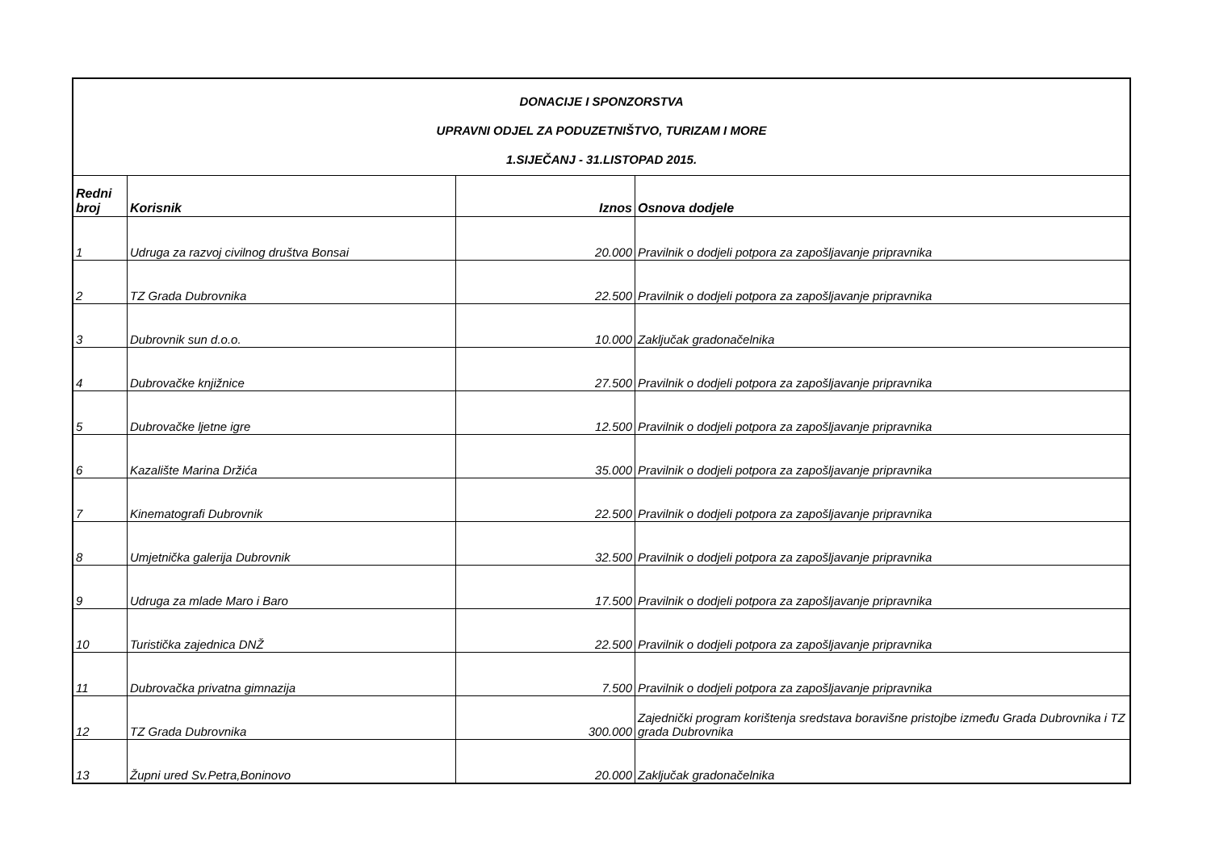| DONACIJE I SPONZORSTVA UPRAVNI ODJEL ZA PODUZETNIŠTVO, TURIZAM I MORE 1.SIJEČANJ - 31.LISTOPAD 2015. | | | |
| Redni broj | Korisnik | Iznos | Osnova dodjele |
| 1 | Udruga za razvoj civilnog društva Bonsai | 20.000 | Pravilnik o dodjeli potpora za zapošljavanje pripravnika |
| 2 | TZ Grada Dubrovnika | 22.500 | Pravilnik o dodjeli potpora za zapošljavanje pripravnika |
| 3 | Dubrovnik sun d.o.o. | 10.000 | Zaključak gradonačelnika |
| 4 | Dubrovačke knjižnice | 27.500 | Pravilnik o dodjeli potpora za zapošljavanje pripravnika |
| 5 | Dubrovačke ljetne igre | 12.500 | Pravilnik o dodjeli potpora za zapošljavanje pripravnika |
| 6 | Kazalište Marina Držića | 35.000 | Pravilnik o dodjeli potpora za zapošljavanje pripravnika |
| 7 | Kinematografi Dubrovnik | 22.500 | Pravilnik o dodjeli potpora za zapošljavanje pripravnika |
| 8 | Umjetnička galerija Dubrovnik | 32.500 | Pravilnik o dodjeli potpora za zapošljavanje pripravnika |
| 9 | Udruga za mlade Maro i Baro | 17.500 | Pravilnik o dodjeli potpora za zapošljavanje pripravnika |
| 10 | Turistička zajednica DNŽ | 22.500 | Pravilnik o dodjeli potpora za zapošljavanje pripravnika |
| 11 | Dubrovačka privatna gimnazija | 7.500 | Pravilnik o dodjeli potpora za zapošljavanje pripravnika |
| 12 | TZ Grada Dubrovnika | 300.000 | Zajednički program korištenja sredstava boravišne pristojbe između Grada Dubrovnika i TZ grada Dubrovnika |
| 13 | Župni ured Sv.Petra,Boninovo | 20.000 | Zaključak gradonačelnika |